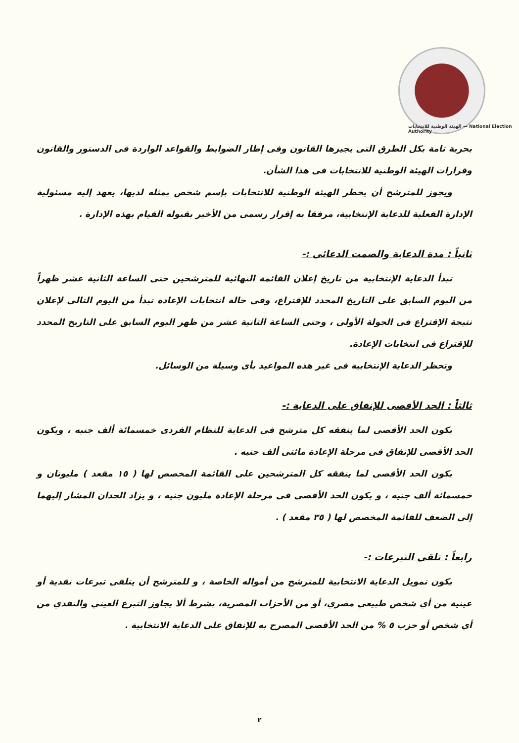الهيئة الوطنية للانتخابات — National Election Authority
بحرية تامة بكل الطرق التى يجيزها القانون وفى إطار الضوابط والقواعد الواردة فى الدستور والقانون وقرارات الهيئة الوطنية للانتخابات فى هذا الشأن.
ويجوز للمترشح أن يخطر الهيئة الوطنية للانتخابات بإسم شخص يمثله لديها، يعهد إليه مسئولية الإدارة الفعلية للدعاية الإنتخابية، مرفقا به إقرار رسمى من الأخير بقبوله القيام بهذه الإدارة .
ثانياً : مدة الدعاية والصمت الدعائى :-
تبدأ الدعاية الإنتخابية من تاريخ إعلان القائمة النهائية للمترشحين حتى الساعة الثانية عشر ظهراً من اليوم السابق على التاريخ المحدد للإقتراع، وفى حالة انتخابات الإعادة تبدأ من اليوم التالى لإعلان نتيجة الإقتراع فى الجولة الأولى ، وحتى الساعة الثانية عشر من ظهر اليوم السابق على التاريخ المحدد للإقتراع فى انتخابات الإعادة.
وتحظر الدعاية الإنتخابية فى غير هذه المواعيد بأى وسيلة من الوسائل.
ثالثاً : الحد الأقصى للإنفاق على الدعاية :-
يكون الحد الأقصى لما ينفقه كل مترشح فى الدعاية للنظام الفردى خمسمائة ألف جنيه ، ويكون الحد الأقصى للإنفاق فى مرحلة الإعادة مائتى ألف جنيه .
يكون الحد الأقصى لما ينفقه كل المترشحين على القائمة المخصص لها ( ١٥ مقعد ) مليونان و خمسمائة ألف جنيه ، و يكون الحد الأقصى فى مرحلة الإعادة مليون جنيه ، و يزاد الحدان المشار إليهما إلى الضعف للقائمة المخصص لها ( ٣٥ مقعد ) .
رابعاً : تلقى التبرعات :-
يكون تمويل الدعاية الانتخابية للمترشح من أمواله الخاصة ، و للمترشح أن يتلقى تبرعات نقدية أو عينية من أي شخص طبيعي مصري، أو من الأحزاب المصرية، بشرط ألا يجاوز التبرع العيني والنقدي من أي شخص أو حزب ٥ % من الحد الأقصى المصرح به للإنفاق على الدعاية الانتخابية .
٢